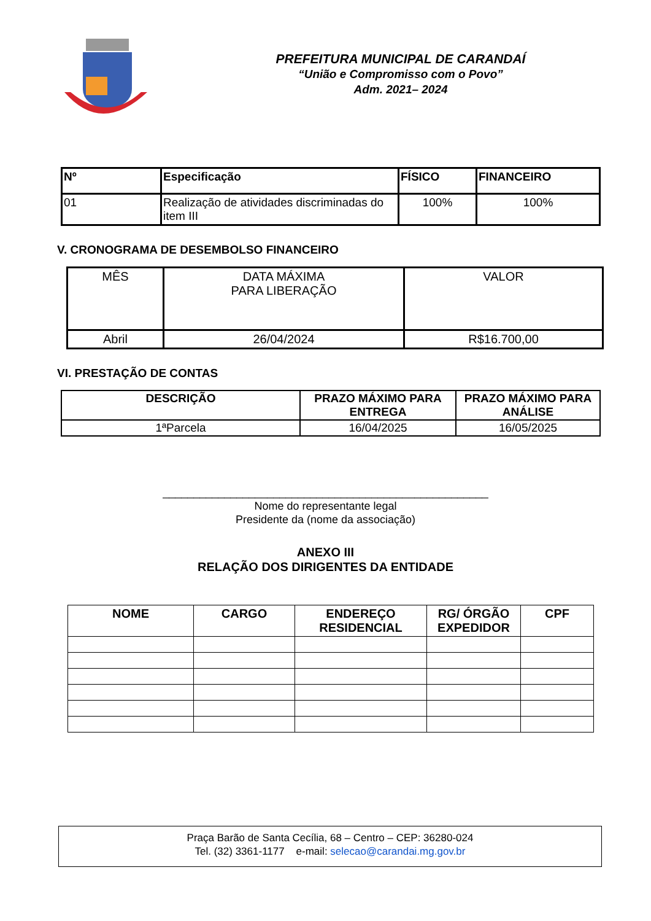PREFEITURA MUNICIPAL DE CARANDAÍ
“União e Compromisso com o Povo”
Adm. 2021– 2024
| Nº | Especificação | FÍSICO | FINANCEIRO |
| --- | --- | --- | --- |
| 01 | Realização de atividades discriminadas do item III | 100% | 100% |
V. CRONOGRAMA DE DESEMBOLSO FINANCEIRO
| MÊS | DATA MÁXIMA PARA LIBERAÇÃO | VALOR |
| Abril | 26/04/2024 | R$16.700,00 |
VI. PRESTAÇÃO DE CONTAS
| DESCRIÇÃO | PRAZO MÁXIMO PARA ENTREGA | PRAZO MÁXIMO PARA ANÁLISE |
| --- | --- | --- |
| 1ªParcela | 16/04/2025 | 16/05/2025 |
_____________________________________________________
Nome do representante legal
Presidente da (nome da associação)
ANEXO III
RELAÇÃO DOS DIRIGENTES DA ENTIDADE
| NOME | CARGO | ENDEREÇO RESIDENCIAL | RG/ ÓRGÃO EXPEDIDOR | CPF |
| --- | --- | --- | --- | --- |
Praça Barão de Santa Cecília, 68 – Centro – CEP: 36280-024
Tel. (32) 3361-1177 e-mail: selecao@carandai.mg.gov.br